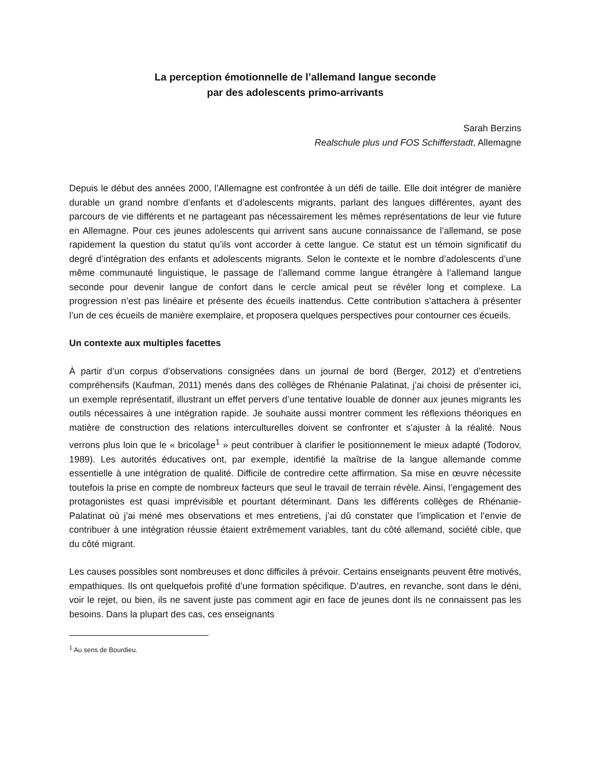La perception émotionnelle de l’allemand langue seconde
par des adolescents primo-arrivants
Sarah Berzins
Realschule plus und FOS Schifferstadt, Allemagne
Depuis le début des années 2000, l’Allemagne est confrontée à un défi de taille. Elle doit intégrer de manière durable un grand nombre d’enfants et d’adolescents migrants, parlant des langues différentes, ayant des parcours de vie différents et ne partageant pas nécessairement les mêmes représentations de leur vie future en Allemagne. Pour ces jeunes adolescents qui arrivent sans aucune connaissance de l’allemand, se pose rapidement la question du statut qu’ils vont accorder à cette langue. Ce statut est un témoin significatif du degré d’intégration des enfants et adolescents migrants. Selon le contexte et le nombre d’adolescents d’une même communauté linguistique, le passage de l’allemand comme langue étrangère à l’allemand langue seconde pour devenir langue de confort dans le cercle amical peut se révéler long et complexe. La progression n’est pas linéaire et présente des écueils inattendus. Cette contribution s’attachera à présenter l’un de ces écueils de manière exemplaire, et proposera quelques perspectives pour contourner ces écueils.
Un contexte aux multiples facettes
À partir d’un corpus d’observations consignées dans un journal de bord (Berger, 2012) et d’entretiens compréhensifs (Kaufman, 2011) menés dans des collèges de Rhénanie Palatinat, j’ai choisi de présenter ici, un exemple représentatif, illustrant un effet pervers d’une tentative louable de donner aux jeunes migrants les outils nécessaires à une intégration rapide. Je souhaite aussi montrer comment les réflexions théoriques en matière de construction des relations interculturelles doivent se confronter et s’ajuster à la réalité. Nous verrons plus loin que le « bricolage<sup>1</sup> » peut contribuer à clarifier le positionnement le mieux adapté (Todorov, 1989). Les autorités éducatives ont, par exemple, identifié la maîtrise de la langue allemande comme essentielle à une intégration de qualité. Difficile de contredire cette affirmation. Sa mise en œuvre nécessite toutefois la prise en compte de nombreux facteurs que seul le travail de terrain révèle. Ainsi, l’engagement des protagonistes est quasi imprévisible et pourtant déterminant. Dans les différents collèges de Rhénanie-Palatinat où j’ai mené mes observations et mes entretiens, j’ai dû constater que l’implication et l’envie de contribuer à une intégration réussie étaient extrêmement variables, tant du côté allemand, société cible, que du côté migrant.
Les causes possibles sont nombreuses et donc difficiles à prévoir. Certains enseignants peuvent être motivés, empathiques. Ils ont quelquefois profité d’une formation spécifique. D’autres, en revanche, sont dans le déni, voir le rejet, ou bien, ils ne savent juste pas comment agir en face de jeunes dont ils ne connaissent pas les besoins. Dans la plupart des cas, ces enseignants
<sup>1</sup> Au sens de Bourdieu.